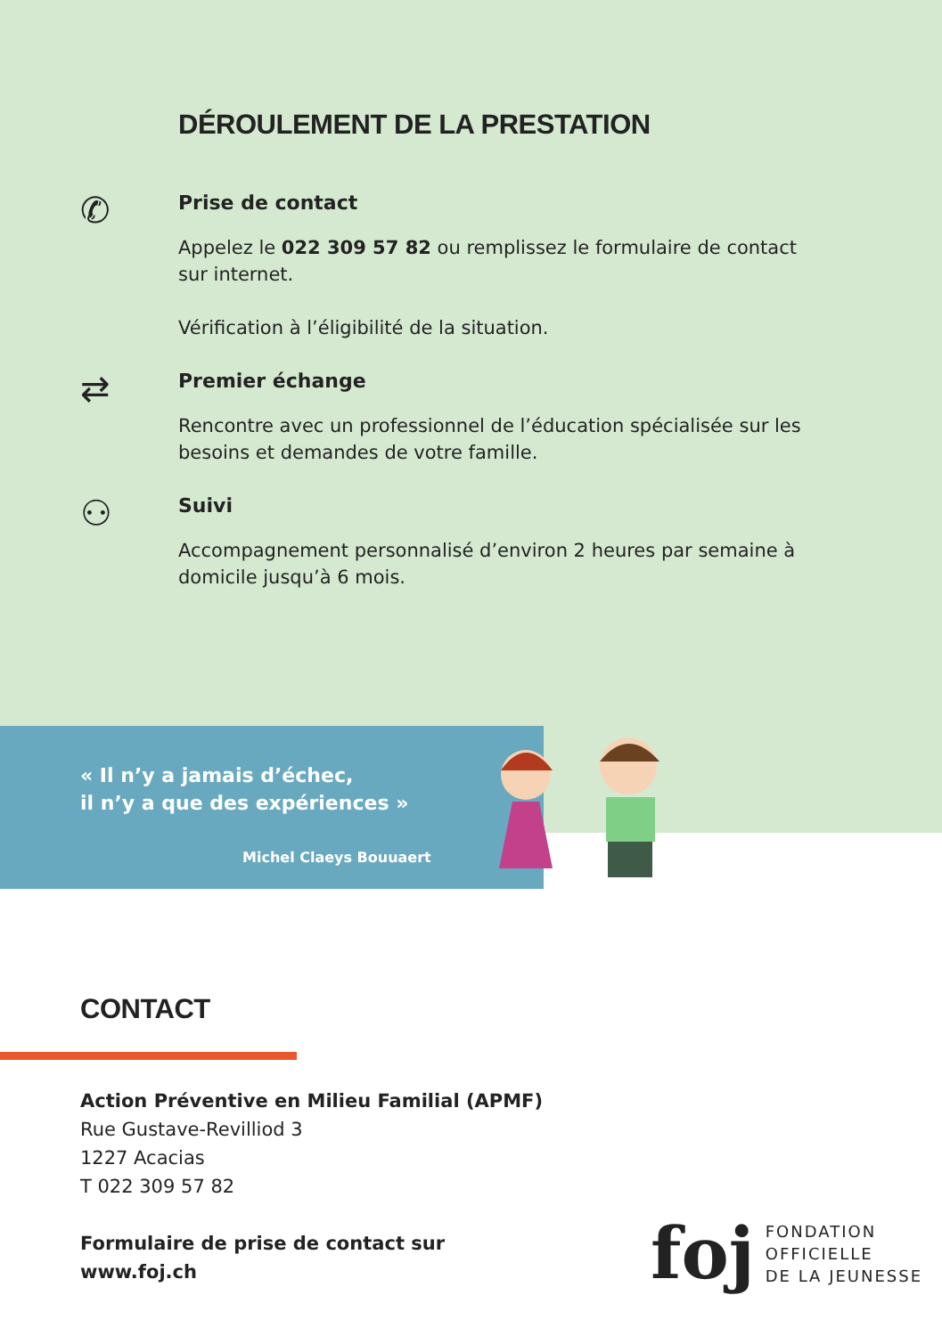DÉROULEMENT DE LA PRESTATION
✆
Prise de contact
Appelez le 022 309 57 82 ou remplissez le formulaire de contact sur internet.
Vérification à l’éligibilité de la situation.
⇄
Premier échange
Rencontre avec un professionnel de l’éducation spécialisée sur les besoins et demandes de votre famille.
⚇
Suivi
Accompagnement personnalisé d’environ 2 heures par semaine à domicile jusqu’à 6 mois.
« Il n’y a jamais d’échec,
il n’y a que des expériences »
Michel Claeys Bouuaert
CONTACT
Action Préventive en Milieu Familial (APMF)
Rue Gustave-Revilliod 3
1227 Acacias
T 022 309 57 82
Formulaire de prise de contact sur
www.foj.ch
foj
FONDATION
OFFICIELLE
DE LA JEUNESSE